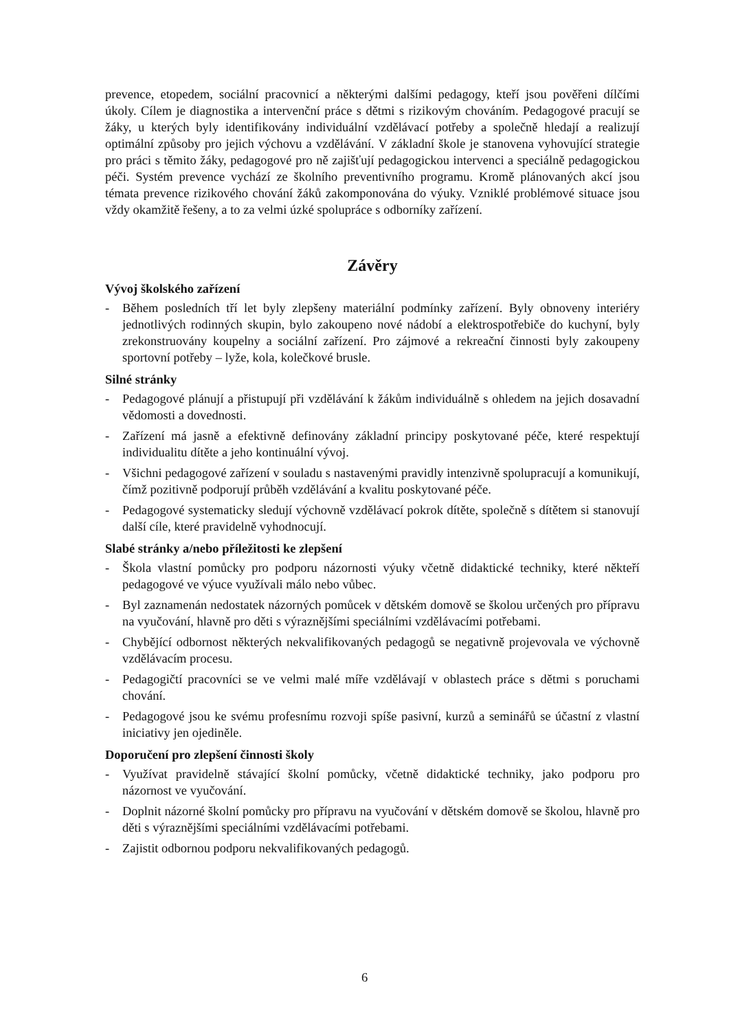prevence, etopedem, sociální pracovnicí a některými dalšími pedagogy, kteří jsou pověřeni dílčími úkoly. Cílem je diagnostika a intervenční práce s dětmi s rizikovým chováním. Pedagogové pracují se žáky, u kterých byly identifikovány individuální vzdělávací potřeby a společně hledají a realizují optimální způsoby pro jejich výchovu a vzdělávání. V základní škole je stanovena vyhovující strategie pro práci s těmito žáky, pedagogové pro ně zajišťují pedagogickou intervenci a speciálně pedagogickou péči. Systém prevence vychází ze školního preventivního programu. Kromě plánovaných akcí jsou témata prevence rizikového chování žáků zakomponována do výuky. Vzniklé problémové situace jsou vždy okamžitě řešeny, a to za velmi úzké spolupráce s odborníky zařízení.
Závěry
Vývoj školského zařízení
- Během posledních tří let byly zlepšeny materiální podmínky zařízení. Byly obnoveny interiéry jednotlivých rodinných skupin, bylo zakoupeno nové nádobí a elektrospotřebiče do kuchyní, byly zrekonstruovány koupelny a sociální zařízení. Pro zájmové a rekreační činnosti byly zakoupeny sportovní potřeby – lyže, kola, kolečkové brusle.
Silné stránky
- Pedagogové plánují a přistupují při vzdělávání k žákům individuálně s ohledem na jejich dosavadní vědomosti a dovednosti.
- Zařízení má jasně a efektivně definovány základní principy poskytované péče, které respektují individualitu dítěte a jeho kontinuální vývoj.
- Všichni pedagogové zařízení v souladu s nastavenými pravidly intenzivně spolupracují a komunikují, čímž pozitivně podporují průběh vzdělávání a kvalitu poskytované péče.
- Pedagogové systematicky sledují výchovně vzdělávací pokrok dítěte, společně s dítětem si stanovují další cíle, které pravidelně vyhodnocují.
Slabé stránky a/nebo příležitosti ke zlepšení
- Škola vlastní pomůcky pro podporu názornosti výuky včetně didaktické techniky, které někteří pedagogové ve výuce využívali málo nebo vůbec.
- Byl zaznamenán nedostatek názorných pomůcek v dětském domově se školou určených pro přípravu na vyučování, hlavně pro děti s výraznějšími speciálními vzdělávacími potřebami.
- Chybějící odbornost některých nekvalifikovaných pedagogů se negativně projevovala ve výchovně vzdělávacím procesu.
- Pedagogičtí pracovníci se ve velmi malé míře vzdělávají v oblastech práce s dětmi s poruchami chování.
- Pedagogové jsou ke svému profesnímu rozvoji spíše pasivní, kurzů a seminářů se účastní z vlastní iniciativy jen ojediněle.
Doporučení pro zlepšení činnosti školy
- Využívat pravidelně stávající školní pomůcky, včetně didaktické techniky, jako podporu pro názornost ve vyučování.
- Doplnit názorné školní pomůcky pro přípravu na vyučování v dětském domově se školou, hlavně pro děti s výraznějšími speciálními vzdělávacími potřebami.
- Zajistit odbornou podporu nekvalifikovaných pedagogů.
6